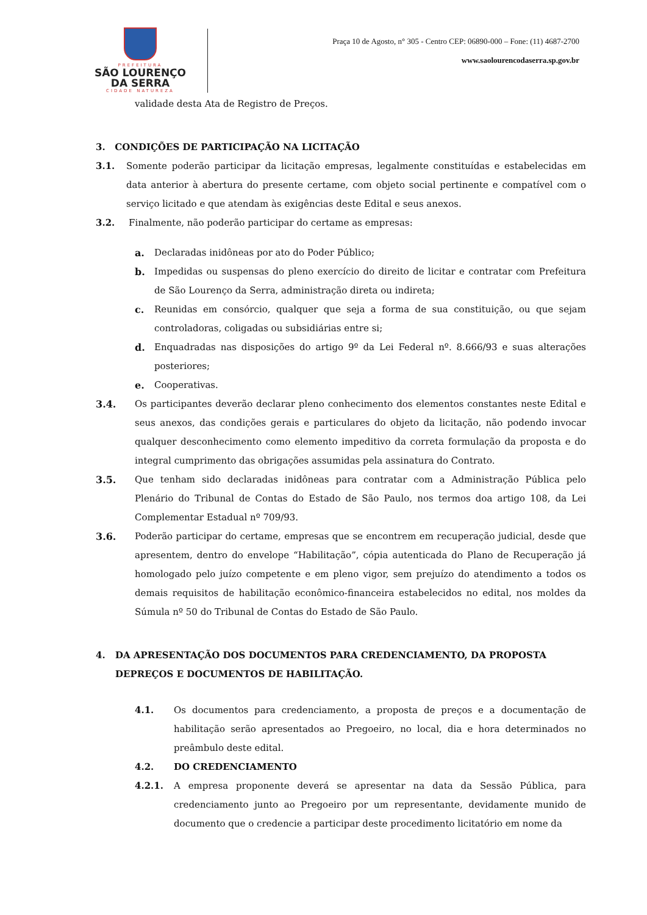PREFEITURA
SÃO LOURENÇO
DA SERRA
CIDADE NATUREZA
Praça 10 de Agosto, n° 305 - Centro CEP: 06890-000 – Fone: (11) 4687-2700
www.saolourencodaserra.sp.gov.br
validade desta Ata de Registro de Preços.
3. CONDIÇÕES DE PARTICIPAÇÃO NA LICITAÇÃO
3.1. Somente poderão participar da licitação empresas, legalmente constituídas e estabelecidas em data anterior à abertura do presente certame, com objeto social pertinente e compatível com o serviço licitado e que atendam às exigências deste Edital e seus anexos.
3.2. Finalmente, não poderão participar do certame as empresas:
a. Declaradas inidôneas por ato do Poder Público;
b. Impedidas ou suspensas do pleno exercício do direito de licitar e contratar com Prefeitura de São Lourenço da Serra, administração direta ou indireta;
c. Reunidas em consórcio, qualquer que seja a forma de sua constituição, ou que sejam controladoras, coligadas ou subsidiárias entre si;
d. Enquadradas nas disposições do artigo 9º da Lei Federal nº. 8.666/93 e suas alterações posteriores;
e. Cooperativas.
3.4. Os participantes deverão declarar pleno conhecimento dos elementos constantes neste Edital e seus anexos, das condições gerais e particulares do objeto da licitação, não podendo invocar qualquer desconhecimento como elemento impeditivo da correta formulação da proposta e do integral cumprimento das obrigações assumidas pela assinatura do Contrato.
3.5. Que tenham sido declaradas inidôneas para contratar com a Administração Pública pelo Plenário do Tribunal de Contas do Estado de São Paulo, nos termos doa artigo 108, da Lei Complementar Estadual nº 709/93.
3.6. Poderão participar do certame, empresas que se encontrem em recuperação judicial, desde que apresentem, dentro do envelope “Habilitação”, cópia autenticada do Plano de Recuperação já homologado pelo juízo competente e em pleno vigor, sem prejuízo do atendimento a todos os demais requisitos de habilitação econômico-financeira estabelecidos no edital, nos moldes da Súmula nº 50 do Tribunal de Contas do Estado de São Paulo.
4. DA APRESENTAÇÃO DOS DOCUMENTOS PARA CREDENCIAMENTO, DA PROPOSTA DEPREÇOS E DOCUMENTOS DE HABILITAÇÃO.
4.1. Os documentos para credenciamento, a proposta de preços e a documentação de habilitação serão apresentados ao Pregoeiro, no local, dia e hora determinados no preâmbulo deste edital.
4.2. DO CREDENCIAMENTO
4.2.1. A empresa proponente deverá se apresentar na data da Sessão Pública, para credenciamento junto ao Pregoeiro por um representante, devidamente munido de documento que o credencie a participar deste procedimento licitatório em nome da